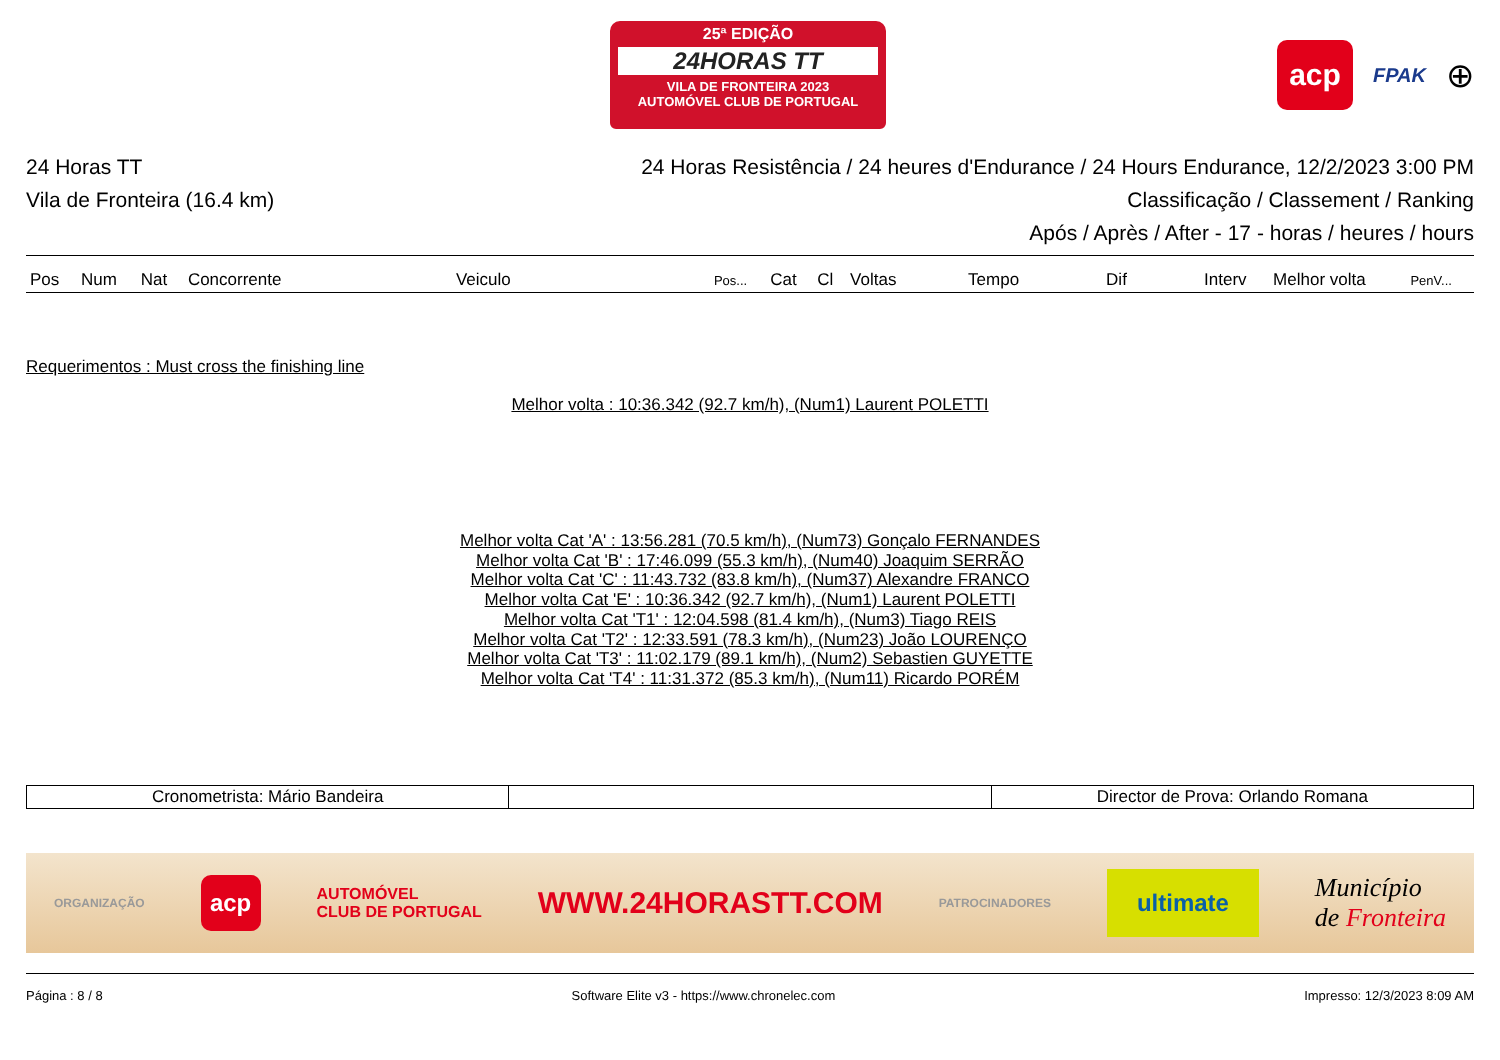25ª EDIÇÃO
24HORAS TT
VILA DE FRONTEIRA 2023
AUTOMÓVEL CLUB DE PORTUGAL
acp
FPAK
⊕
24 Horas TT
Vila de Fronteira (16.4 km)
24 Horas Resistência / 24 heures d'Endurance / 24 Hours Endurance, 12/2/2023 3:00 PM
Classificação / Classement / Ranking
Após / Après / After - 17 - horas / heures / hours
| Pos | Num | Nat | Concorrente | Veiculo | Pos... | Cat | Cl | Voltas | Tempo | Dif | Interv | Melhor volta | PenV... |
| --- | --- | --- | --- | --- | --- | --- | --- | --- | --- | --- | --- | --- | --- |
Requerimentos : Must cross the finishing line
Melhor volta : 10:36.342 (92.7 km/h), (Num1) Laurent POLETTI
Melhor volta Cat 'A' : 13:56.281 (70.5 km/h), (Num73) Gonçalo FERNANDES
Melhor volta Cat 'B' : 17:46.099 (55.3 km/h), (Num40) Joaquim SERRÃO
Melhor volta Cat 'C' : 11:43.732 (83.8 km/h), (Num37) Alexandre FRANCO
Melhor volta Cat 'E' : 10:36.342 (92.7 km/h), (Num1) Laurent POLETTI
Melhor volta Cat 'T1' : 12:04.598 (81.4 km/h), (Num3) Tiago REIS
Melhor volta Cat 'T2' : 12:33.591 (78.3 km/h), (Num23) João LOURENÇO
Melhor volta Cat 'T3' : 11:02.179 (89.1 km/h), (Num2) Sebastien GUYETTE
Melhor volta Cat 'T4' : 11:31.372 (85.3 km/h), (Num11) Ricardo PORÉM
| Cronometrista: Mário Bandeira | | Director de Prova: Orlando Romana |
ORGANIZAÇÃO acp AUTOMÓVEL
CLUB DE PORTUGAL WWW.24HORASTT.COM PATROCINADORES ultimate Município
de Fronteira
Página : 8 / 8 Software Elite v3 - https://www.chronelec.com Impresso: 12/3/2023 8:09 AM